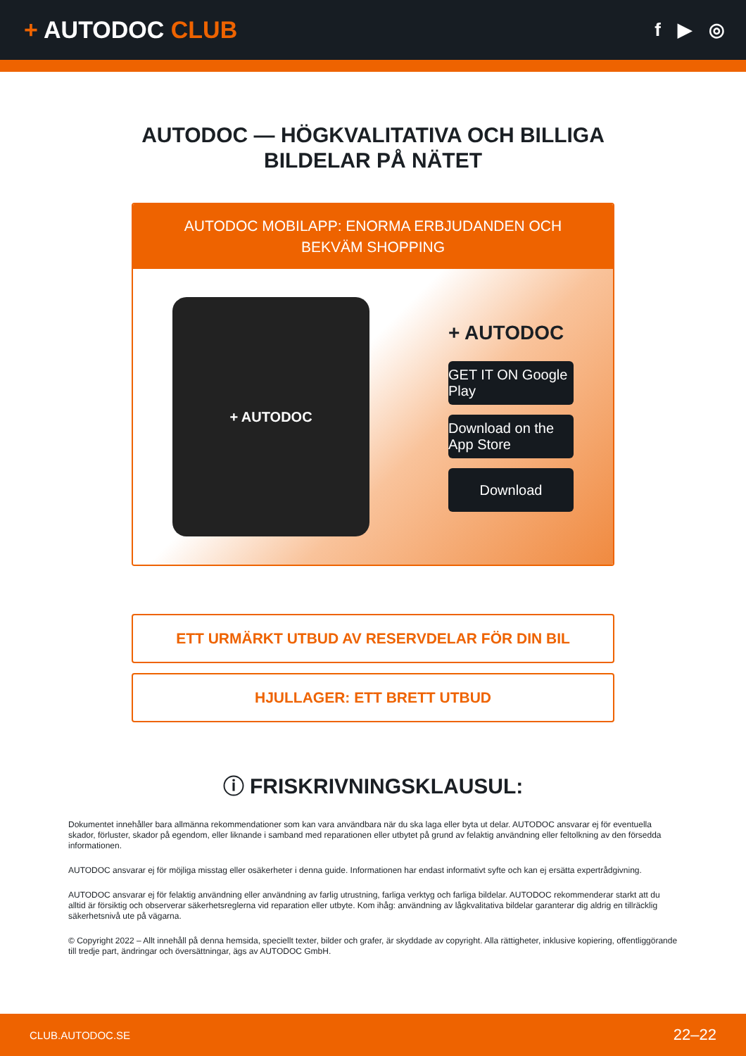+ AUTODOC CLUB
f ▶ ◎
AUTODOC — HÖGKVALITATIVA OCH BILLIGA
BILDELAR PÅ NÄTET
AUTODOC MOBILAPP: ENORMA ERBJUDANDEN OCH BEKVÄM SHOPPING
+ AUTODOC
+ AUTODOC
GET IT ON Google Play
Download on the App Store
Download
ETT URMÄRKT UTBUD AV RESERVDELAR FÖR DIN BIL
HJULLAGER: ETT BRETT UTBUD
ⓘ FRISKRIVNINGSKLAUSUL:
Dokumentet innehåller bara allmänna rekommendationer som kan vara användbara när du ska laga eller byta ut delar. AUTODOC ansvarar ej för eventuella skador, förluster, skador på egendom, eller liknande i samband med reparationen eller utbytet på grund av felaktig användning eller feltolkning av den försedda informationen.
AUTODOC ansvarar ej för möjliga misstag eller osäkerheter i denna guide. Informationen har endast informativt syfte och kan ej ersätta expertrådgivning.
AUTODOC ansvarar ej för felaktig användning eller användning av farlig utrustning, farliga verktyg och farliga bildelar. AUTODOC rekommenderar starkt att du alltid är försiktig och observerar säkerhetsreglerna vid reparation eller utbyte. Kom ihåg: användning av lågkvalitativa bildelar garanterar dig aldrig en tillräcklig säkerhetsnivå ute på vägarna.
© Copyright 2022 – Allt innehåll på denna hemsida, speciellt texter, bilder och grafer, är skyddade av copyright. Alla rättigheter, inklusive kopiering, offentliggörande till tredje part, ändringar och översättningar, ägs av AUTODOC GmbH.
CLUB.AUTODOC.SE 22–22